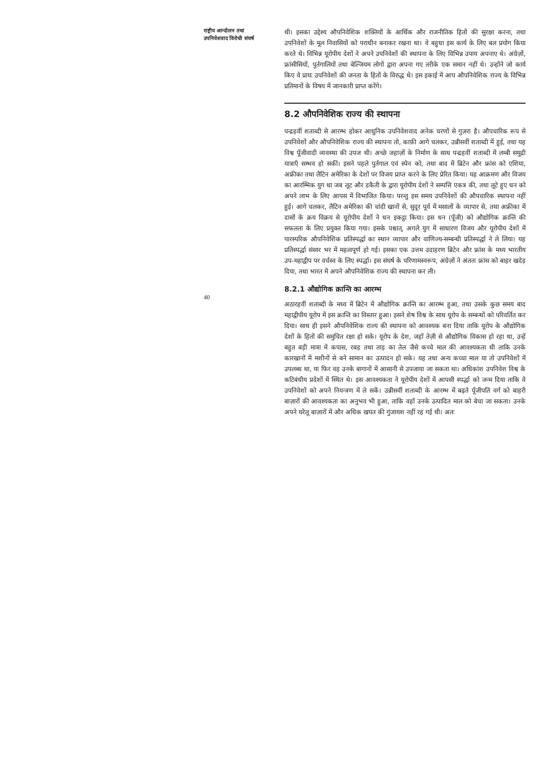राष्ट्रीय आन्दोलन तथा
उपनिवेशवाद विरोधी संघर्ष
40
थी। इसका उद्देश्य औपनिवेशिक शक्तियों के आर्थिक और राजनीतिक हितों की सुरक्षा करना, तथा उपनिवेशों के मूल निवासियों को पराधीन बनाकर रखना था। वे बहुधा इस कार्य के लिए बल प्रयोग किया करते थे। विभिन्न यूरोपीय देशों ने अपने उपनिवेशों की स्थापना के लिए विभिन्न उपाय अपनाए थे। अंग्रेज़ों, फ्रांसीसियों, पुर्तगालियों तथा बेल्जियम लोगों द्वारा अपना गए तरीके एक समान नहीं थे। उन्होंने जो कार्य किए वे प्रायः उपनिवेशों की जनता के हितों के विरुद्ध थे। इस इकाई में आप औपनिवेशिक राज्य के विभिन्न प्रतिमानों के विषय में जानकारी प्राप्त करेंगे।
8.2 औपनिवेशिक राज्य की स्थापना
पन्द्रहवीं शताब्दी से आरम्भ होकर आधुनिक उपनिवेशवाद अनेक चरणों से गुज़रा है। औपचारिक रूप से उपनिवेशों और औपनिवेशिक राज्य की स्थापना तो, काफ़ी आगे चलकर, उन्नीसवीं शताब्दी में हुई, तथा यह विश्व पूँजीवादी व्यवस्था की उपज थी। अच्छे जहाज़ों के निर्माण के साथ पन्द्रहवीं शताब्दी में लम्बी समुद्री यात्राएँ सम्भव हो सकीं। इसने पहले पुर्तगाल एवं स्पेन को, तथा बाद में ब्रिटेन और फ्रांस को एशिया, अफ्रीका तथा लैटिन अमेरिका के देशों पर विजय प्राप्त करने के लिए प्रेरित किया। यह आक्रमण और विजय का आरम्भिक युग था जब लूट और डकैती के द्वारा यूरोपीय देशों ने सम्पत्ति एकत्र की, तथा लूटे हुए धन को अपने लाभ के लिए आपस में विभाजित किया। परन्तु इस समय उपनिवेशों की औपचारिक स्थापना नहीं हुई। आगे चलकर, लैटिन अमेरिका की चांदी खानों से, सुदूर पूर्व में मसालों के व्यापार से, तथा अफ्रीका में दासों के क्रय विक्रय से यूरोपीय देशों ने धन इकट्ठा किया। इस धन (पूँजी) को औद्योगिक क्रान्ति की सफलता के लिए प्रयुक्त किया गया। इसके पश्चात्, अगले युग में साधारण विजय और यूरोपीय देशों में पारस्परिक औपनिवेशिक प्रतिस्पर्द्धा का स्थान व्यापार और वाणिज्य-सम्बन्धी प्रतिस्पर्द्धा ने ले लिया। यह प्रतिस्पर्द्धा संसार भर में महत्वपूर्ण हो गई। इसका एक उत्तम उदाहरण ब्रिटेन और फ्रांस के मध्य भारतीय उप-महाद्वीप पर वर्चस्व के लिए स्पर्द्धा। इस संघर्ष के परिणामस्वरूप, अंग्रेज़ों ने अंततः फ्रांस को बाहर खदेड़ दिया, तथा भारत में अपने औपनिवेशिक राज्य की स्थापना कर ली।
8.2.1 औद्योगिक क्रान्ति का आरम्भ
अठारहवीं शताब्दी के मध्य में ब्रिटेन में औद्योगिक क्रान्ति का आरम्भ हुआ, तथा उसके कुछ समय बाद महाद्वीपीय यूरोप में इस क्रान्ति का विस्तार हुआ। इसने शेष विश्व के साथ यूरोप के सम्बन्धों को परिवर्तित कर दिया। साथ ही इसने औपनिवेशिक राज्य की स्थापना को आवश्यक बना दिया ताकि यूरोप के औद्योगिक देशों के हितों की समुचित रक्षा हो सके। यूरोप के देश, जहाँ तेज़ी से औद्योगिक विकास हो रहा था, उन्हें बहुत बड़ी मात्रा में कपास, रबड़ तथा ताड़ का तेल जैसे कच्चे माल की आवश्यकता थी ताकि उनके कारखानों में मशीनों से बने सामान का उत्पादन हो सके। यह तथा अन्य कच्चा माल या तो उपनिवेशों में उपलब्ध था, या फिर वह उनके बागानों में आसानी से उपजाया जा सकता था। अधिकांश उपनिवेश विश्व के कटिबंधीय प्रदेशों में स्थित थे। इस आवश्यकता ने यूरोपीय देशों में आपसी स्पर्द्धा को जन्म दिया ताकि वे उपनिवेशों को अपने नियन्त्रण में ले सकें। उन्नीसवीं शताब्दी के आरम्भ में बढ़ते पूँजीपति वर्ग को बाहरी बाज़ारों की आवश्यकता का अनुभव भी हुआ, ताकि वहाँ उनके उत्पादित माल को बेचा जा सकता। उनके अपने घरेलू बाज़ारों में और अधिक खपत की गुंजायश नहीं रह गई थी। अतः